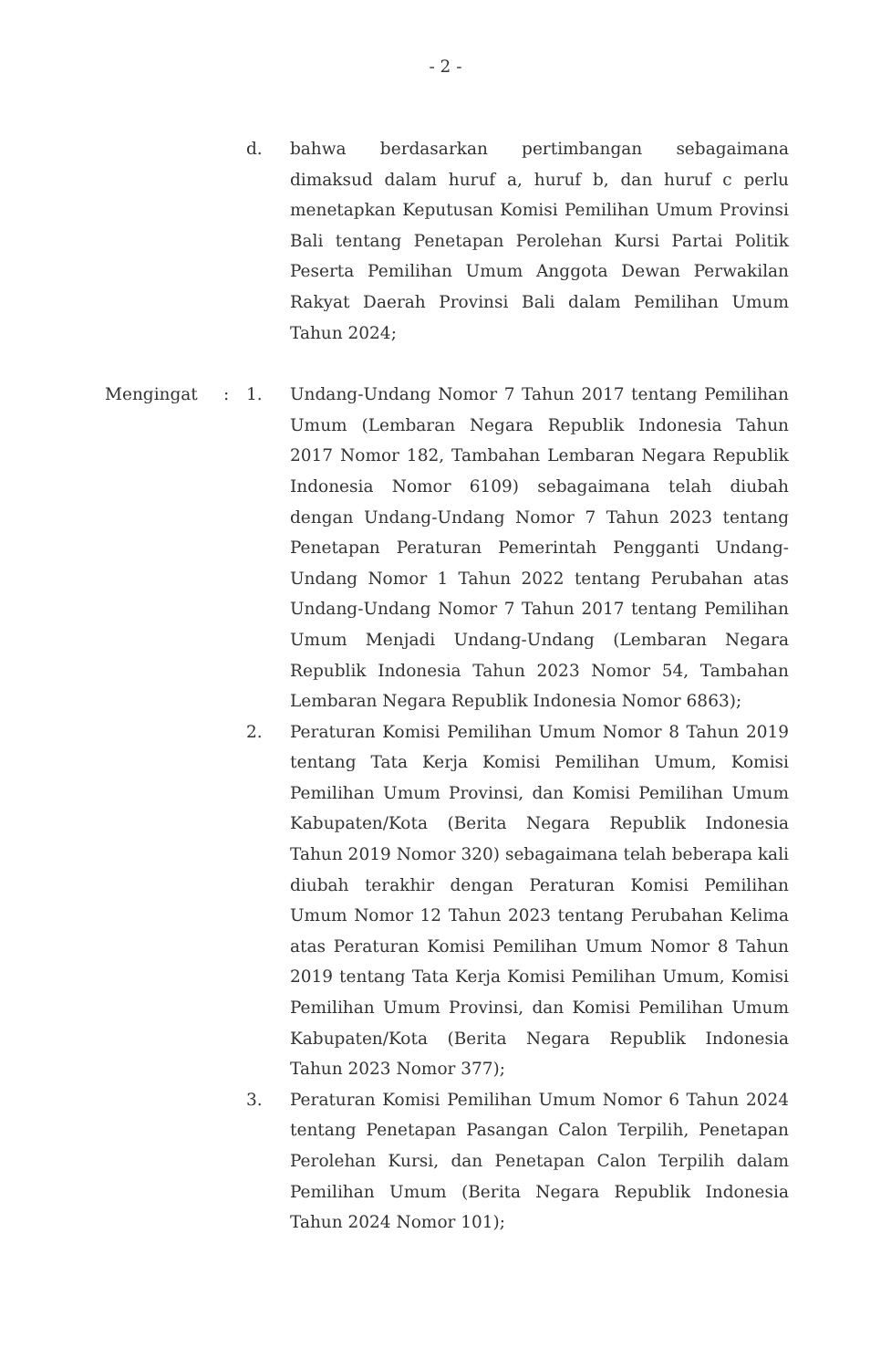- 2 -
d. bahwa berdasarkan pertimbangan sebagaimana dimaksud dalam huruf a, huruf b, dan huruf c perlu menetapkan Keputusan Komisi Pemilihan Umum Provinsi Bali tentang Penetapan Perolehan Kursi Partai Politik Peserta Pemilihan Umum Anggota Dewan Perwakilan Rakyat Daerah Provinsi Bali dalam Pemilihan Umum Tahun 2024;
Mengingat : 1. Undang-Undang Nomor 7 Tahun 2017 tentang Pemilihan Umum (Lembaran Negara Republik Indonesia Tahun 2017 Nomor 182, Tambahan Lembaran Negara Republik Indonesia Nomor 6109) sebagaimana telah diubah dengan Undang-Undang Nomor 7 Tahun 2023 tentang Penetapan Peraturan Pemerintah Pengganti Undang-Undang Nomor 1 Tahun 2022 tentang Perubahan atas Undang-Undang Nomor 7 Tahun 2017 tentang Pemilihan Umum Menjadi Undang-Undang (Lembaran Negara Republik Indonesia Tahun 2023 Nomor 54, Tambahan Lembaran Negara Republik Indonesia Nomor 6863);
2. Peraturan Komisi Pemilihan Umum Nomor 8 Tahun 2019 tentang Tata Kerja Komisi Pemilihan Umum, Komisi Pemilihan Umum Provinsi, dan Komisi Pemilihan Umum Kabupaten/Kota (Berita Negara Republik Indonesia Tahun 2019 Nomor 320) sebagaimana telah beberapa kali diubah terakhir dengan Peraturan Komisi Pemilihan Umum Nomor 12 Tahun 2023 tentang Perubahan Kelima atas Peraturan Komisi Pemilihan Umum Nomor 8 Tahun 2019 tentang Tata Kerja Komisi Pemilihan Umum, Komisi Pemilihan Umum Provinsi, dan Komisi Pemilihan Umum Kabupaten/Kota (Berita Negara Republik Indonesia Tahun 2023 Nomor 377);
3. Peraturan Komisi Pemilihan Umum Nomor 6 Tahun 2024 tentang Penetapan Pasangan Calon Terpilih, Penetapan Perolehan Kursi, dan Penetapan Calon Terpilih dalam Pemilihan Umum (Berita Negara Republik Indonesia Tahun 2024 Nomor 101);